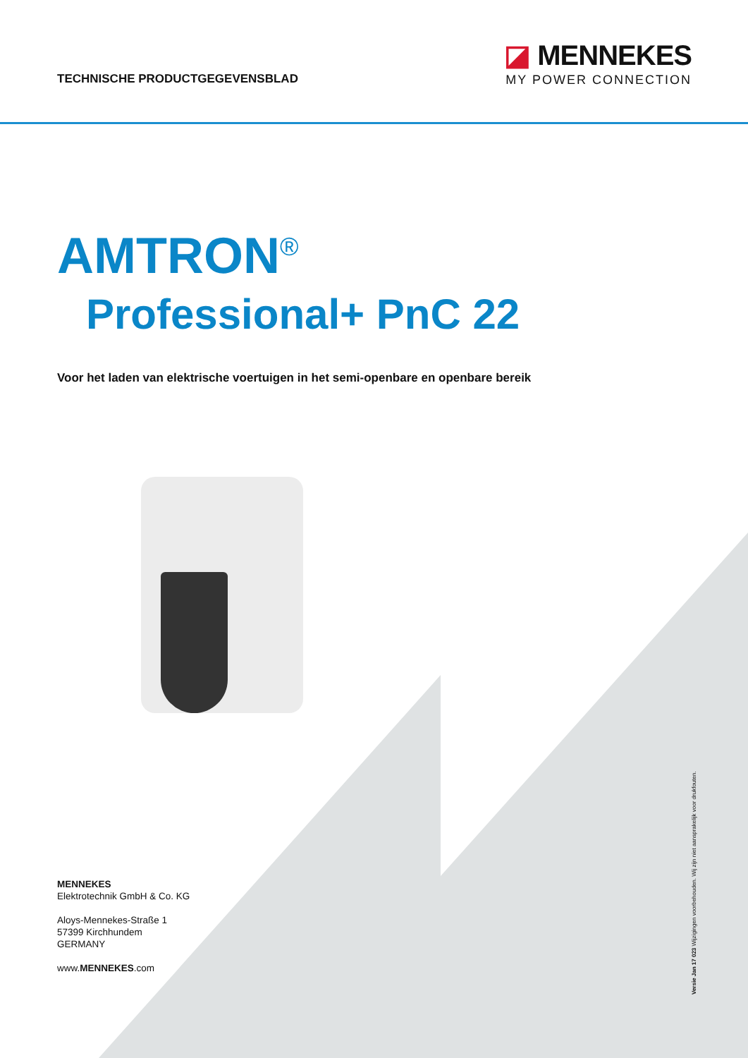TECHNISCHE PRODUCTGEGEVENSBLAD
◪ MENNEKES
MY POWER CONNECTION
AMTRON<sup>®</sup>
Professional+ PnC 22
Voor het laden van elektrische voertuigen in het semi-openbare en openbare bereik
MENNEKES
Elektrotechnik GmbH & Co. KG
Aloys-Mennekes-Straße 1
57399 Kirchhundem
GERMANY
www.MENNEKES.com
Versie Jan 17 023 Wijzigingen voorbehouden. Wij zijn niet aansprakelijk voor drukfouten.